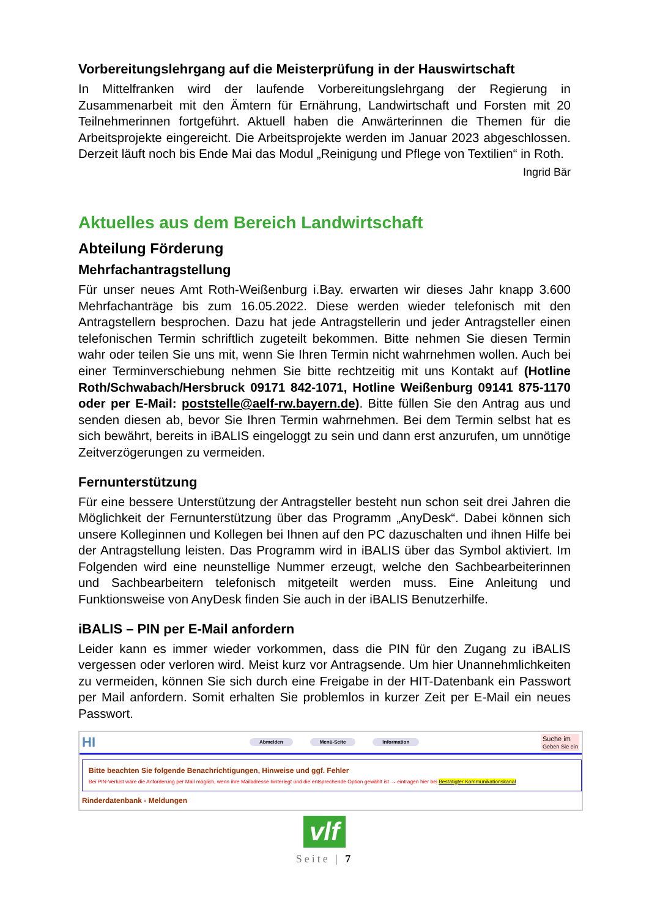Vorbereitungslehrgang auf die Meisterprüfung in der Hauswirtschaft
In Mittelfranken wird der laufende Vorbereitungslehrgang der Regierung in Zusammenarbeit mit den Ämtern für Ernährung, Landwirtschaft und Forsten mit 20 Teilnehmerinnen fortgeführt. Aktuell haben die Anwärterinnen die Themen für die Arbeitsprojekte eingereicht. Die Arbeitsprojekte werden im Januar 2023 abgeschlossen. Derzeit läuft noch bis Ende Mai das Modul „Reinigung und Pflege von Textilien“ in Roth.
Ingrid Bär
Aktuelles aus dem Bereich Landwirtschaft
Abteilung Förderung
Mehrfachantragstellung
Für unser neues Amt Roth-Weißenburg i.Bay. erwarten wir dieses Jahr knapp 3.600 Mehrfachanträge bis zum 16.05.2022. Diese werden wieder telefonisch mit den Antragstellern besprochen. Dazu hat jede Antragstellerin und jeder Antragsteller einen telefonischen Termin schriftlich zugeteilt bekommen. Bitte nehmen Sie diesen Termin wahr oder teilen Sie uns mit, wenn Sie Ihren Termin nicht wahrnehmen wollen. Auch bei einer Terminverschiebung nehmen Sie bitte rechtzeitig mit uns Kontakt auf (Hotline Roth/Schwabach/Hersbruck 09171 842-1071, Hotline Weißenburg 09141 875-1170 oder per E-Mail: poststelle@aelf-rw.bayern.de). Bitte füllen Sie den Antrag aus und senden diesen ab, bevor Sie Ihren Termin wahrnehmen. Bei dem Termin selbst hat es sich bewährt, bereits in iBALIS eingeloggt zu sein und dann erst anzurufen, um unnötige Zeitverzögerungen zu vermeiden.
Fernunterstützung
Für eine bessere Unterstützung der Antragsteller besteht nun schon seit drei Jahren die Möglichkeit der Fernunterstützung über das Programm „AnyDesk“. Dabei können sich unsere Kolleginnen und Kollegen bei Ihnen auf den PC dazuschalten und ihnen Hilfe bei der Antragstellung leisten. Das Programm wird in iBALIS über das Symbol aktiviert. Im Folgenden wird eine neunstellige Nummer erzeugt, welche den Sachbearbeiterinnen und Sachbearbeitern telefonisch mitgeteilt werden muss. Eine Anleitung und Funktionsweise von AnyDesk finden Sie auch in der iBALIS Benutzerhilfe.
iBALIS – PIN per E-Mail anfordern
Leider kann es immer wieder vorkommen, dass die PIN für den Zugang zu iBALIS vergessen oder verloren wird. Meist kurz vor Antragsende. Um hier Unannehmlichkeiten zu vermeiden, können Sie sich durch eine Freigabe in der HIT-Datenbank ein Passwort per Mail anfordern. Somit erhalten Sie problemlos in kurzer Zeit per E-Mail ein neues Passwort.
HI Abmelden Menü-Seite Information Suche im
Geben Sie ein
Bitte beachten Sie folgende Benachrichtigungen, Hinweise und ggf. Fehler
Bei PIN-Verlust wäre die Anforderung per Mail möglich, wenn ihre Mailadresse hinterlegt und die entsprechende Option gewählt ist → eintragen hier bei Bestätigter Kommunikationskanal
Rinderdatenbank - Meldungen
vlf
Seite | 7